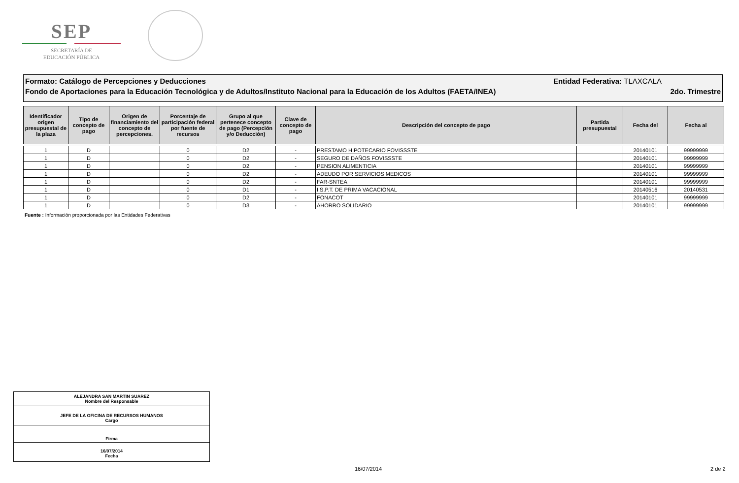SEP
SECRETARÍA DE
EDUCACIÓN PÚBLICA
Formato: Catálogo de Percepciones y Deducciones Entidad Federativa: TLAXCALA
Fondo de Aportaciones para la Educación Tecnológica y de Adultos/Instituto Nacional para la Educación de los Adultos (FAETA/INEA) 2do. Trimestre
| Identificador origen presupuestal de la plaza | Tipo de concepto de pago | Origen de financiamiento del concepto de percepciones. | Porcentaje de participación federal por fuente de recursos | Grupo al que pertenece concepto de pago (Percepción y/o Deducción) | Clave de concepto de pago | Descripción del concepto de pago | Partida presupuestal | Fecha del | Fecha al |
| --- | --- | --- | --- | --- | --- | --- | --- | --- | --- |
| 1 | D | | 0 | D2 | - | PRESTAMO HIPOTECARIO FOVISSSTE | | 20140101 | 99999999 |
| 1 | D | | 0 | D2 | - | SEGURO DE DAÑOS FOVISSSTE | | 20140101 | 99999999 |
| 1 | D | | 0 | D2 | - | PENSION ALIMENTICIA | | 20140101 | 99999999 |
| 1 | D | | 0 | D2 | - | ADEUDO POR SERVICIOS MEDICOS | | 20140101 | 99999999 |
| 1 | D | | 0 | D2 | - | FAR-SNTEA | | 20140101 | 99999999 |
| 1 | D | | 0 | D1 | - | I.S.P.T. DE PRIMA VACACIONAL | | 20140516 | 20140531 |
| 1 | D | | 0 | D2 | - | FONACOT | | 20140101 | 99999999 |
| 1 | D | | 0 | D3 | - | AHORRO SOLIDARIO | | 20140101 | 99999999 |
Fuente : Información proporcionada por las Entidades Federativas
ALEJANDRA SAN MARTIN SUAREZ
Nombre del Responsable
JEFE DE LA OFICINA DE RECURSOS HUMANOS
Cargo
Firma
16/07/2014
Fecha
16/07/2014 2 de 2